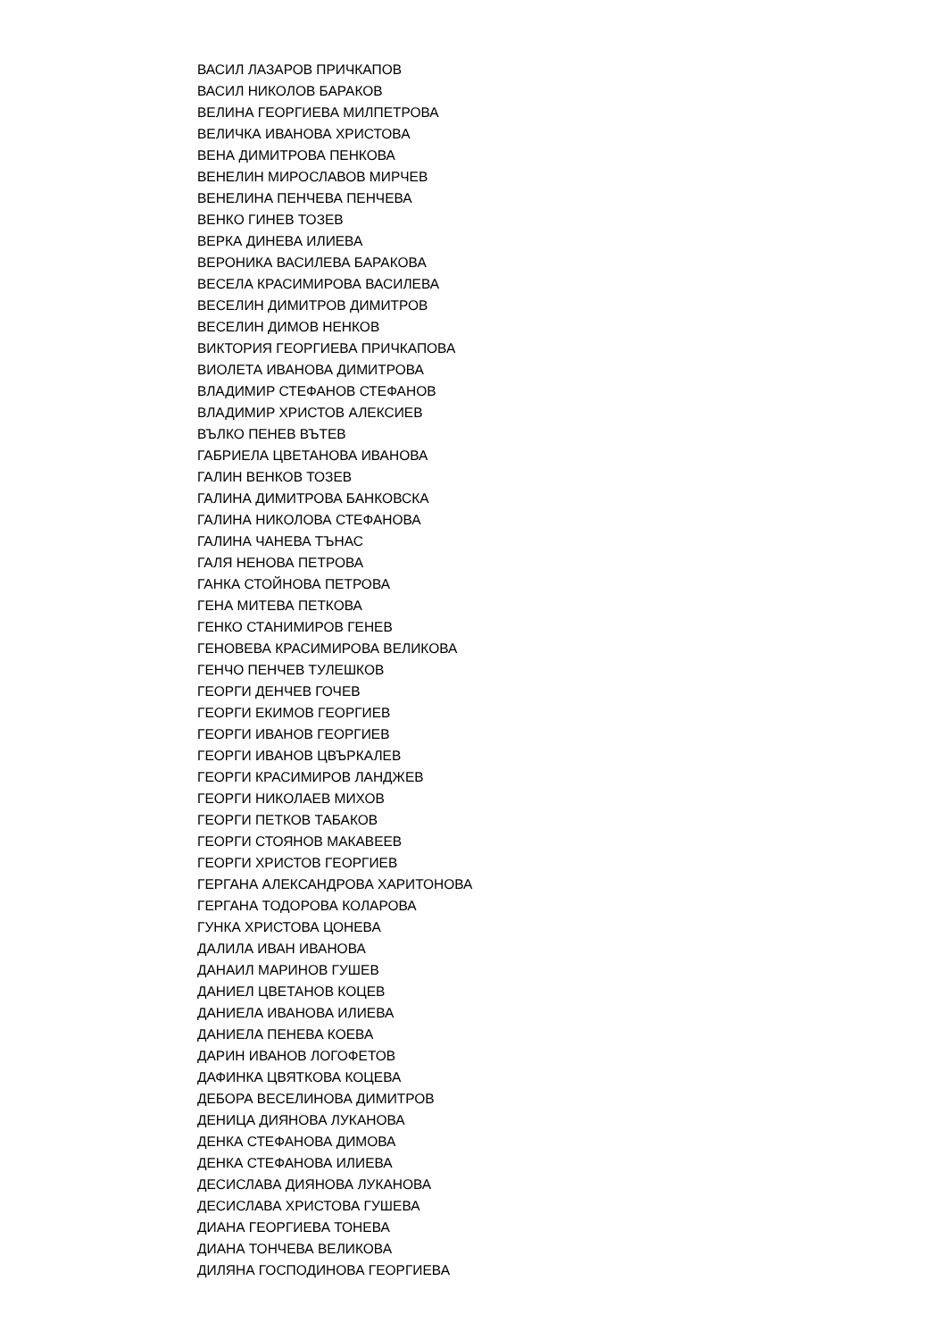ВАСИЛ ЛАЗАРОВ ПРИЧКАПОВ
ВАСИЛ НИКОЛОВ БАРАКОВ
ВЕЛИНА ГЕОРГИЕВА МИЛПЕТРОВА
ВЕЛИЧКА ИВАНОВА ХРИСТОВА
ВЕНА ДИМИТРОВА ПЕНКОВА
ВЕНЕЛИН МИРОСЛАВОВ МИРЧЕВ
ВЕНЕЛИНА ПЕНЧЕВА ПЕНЧЕВА
ВЕНКО ГИНЕВ ТОЗЕВ
ВЕРКА ДИНЕВА ИЛИЕВА
ВЕРОНИКА ВАСИЛЕВА БАРАКОВА
ВЕСЕЛА КРАСИМИРОВА ВАСИЛЕВА
ВЕСЕЛИН ДИМИТРОВ ДИМИТРОВ
ВЕСЕЛИН ДИМОВ НЕНКОВ
ВИКТОРИЯ ГЕОРГИЕВА ПРИЧКАПОВА
ВИОЛЕТА ИВАНОВА ДИМИТРОВА
ВЛАДИМИР СТЕФАНОВ СТЕФАНОВ
ВЛАДИМИР ХРИСТОВ АЛЕКСИЕВ
ВЪЛКО ПЕНЕВ ВЪТЕВ
ГАБРИЕЛА ЦВЕТАНОВА ИВАНОВА
ГАЛИН ВЕНКОВ ТОЗЕВ
ГАЛИНА ДИМИТРОВА БАНКОВСКА
ГАЛИНА НИКОЛОВА СТЕФАНОВА
ГАЛИНА ЧАНЕВА ТЪНАС
ГАЛЯ НЕНОВА ПЕТРОВА
ГАНКА СТОЙНОВА ПЕТРОВА
ГЕНА МИТЕВА ПЕТКОВА
ГЕНКО СТАНИМИРОВ ГЕНЕВ
ГЕНОВЕВА КРАСИМИРОВА ВЕЛИКОВА
ГЕНЧО ПЕНЧЕВ ТУЛЕШКОВ
ГЕОРГИ ДЕНЧЕВ ГОЧЕВ
ГЕОРГИ ЕКИМОВ ГЕОРГИЕВ
ГЕОРГИ ИВАНОВ ГЕОРГИЕВ
ГЕОРГИ ИВАНОВ ЦВЪРКАЛЕВ
ГЕОРГИ КРАСИМИРОВ ЛАНДЖЕВ
ГЕОРГИ НИКОЛАЕВ МИХОВ
ГЕОРГИ ПЕТКОВ ТАБАКОВ
ГЕОРГИ СТОЯНОВ МАКАВЕЕВ
ГЕОРГИ ХРИСТОВ ГЕОРГИЕВ
ГЕРГАНА АЛЕКСАНДРОВА ХАРИТОНОВА
ГЕРГАНА ТОДОРОВА КОЛАРОВА
ГУНКА ХРИСТОВА ЦОНЕВА
ДАЛИЛА ИВАН ИВАНОВА
ДАНАИЛ МАРИНОВ ГУШЕВ
ДАНИЕЛ ЦВЕТАНОВ КОЦЕВ
ДАНИЕЛА ИВАНОВА ИЛИЕВА
ДАНИЕЛА ПЕНЕВА КОЕВА
ДАРИН ИВАНОВ ЛОГОФЕТОВ
ДАФИНКА ЦВЯТКОВА КОЦЕВА
ДЕБОРА ВЕСЕЛИНОВА ДИМИТРОВ
ДЕНИЦА ДИЯНОВА ЛУКАНОВА
ДЕНКА СТЕФАНОВА ДИМОВА
ДЕНКА СТЕФАНОВА ИЛИЕВА
ДЕСИСЛАВА ДИЯНОВА ЛУКАНОВА
ДЕСИСЛАВА ХРИСТОВА ГУШЕВА
ДИАНА ГЕОРГИЕВА ТОНЕВА
ДИАНА ТОНЧЕВА ВЕЛИКОВА
ДИЛЯНА ГОСПОДИНОВА ГЕОРГИЕВА